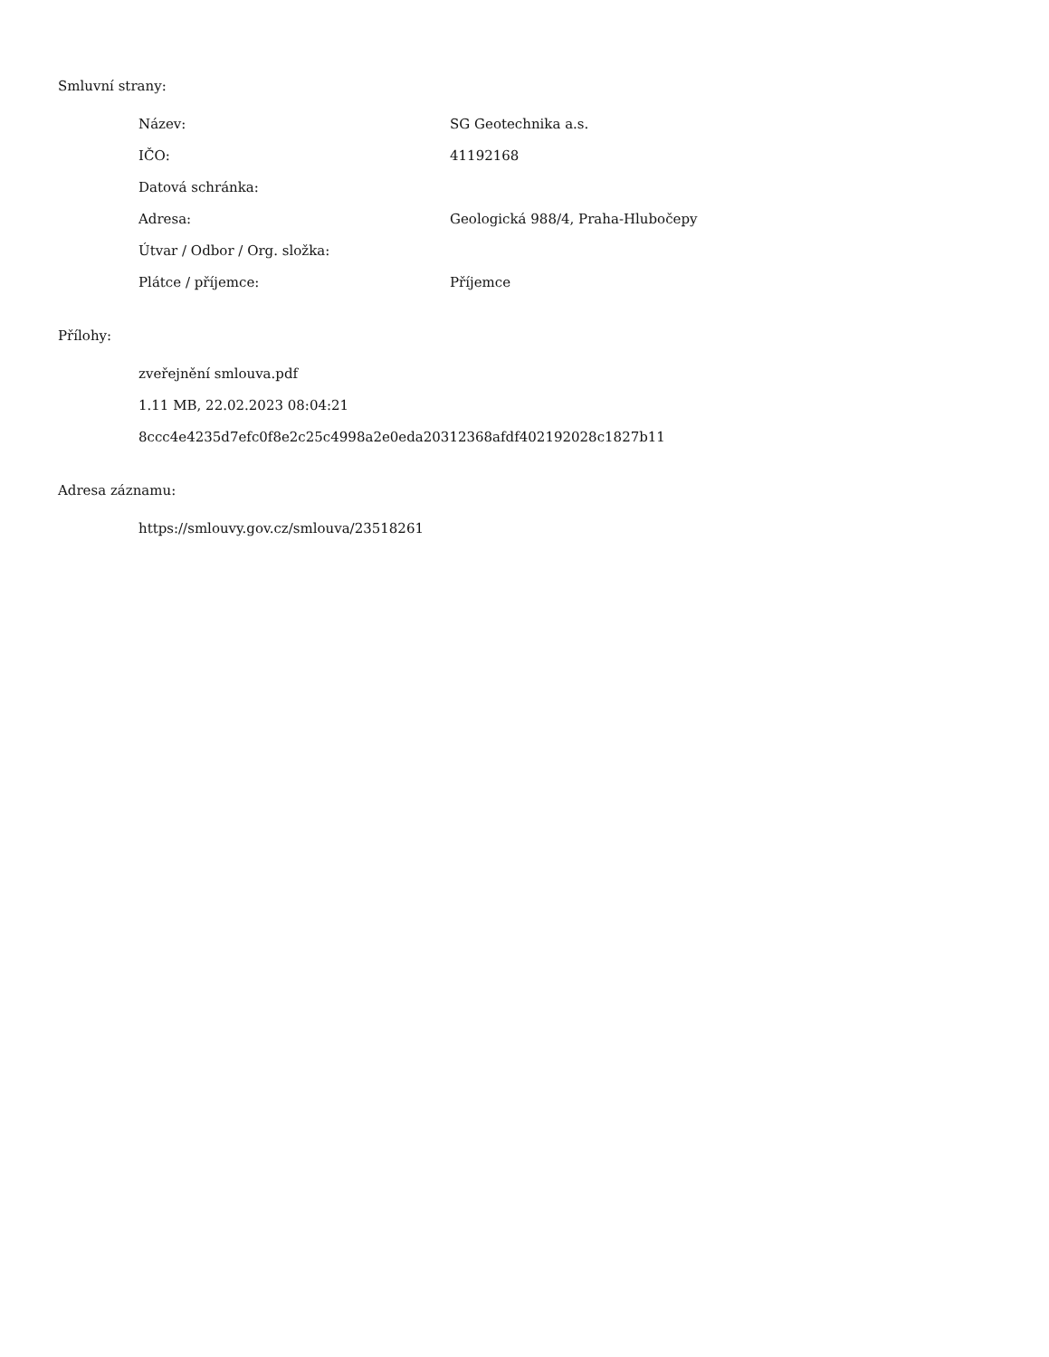Smluvní strany:
| Název: | SG Geotechnika a.s. |
| IČO: | 41192168 |
| Datová schránka: | |
| Adresa: | Geologická 988/4, Praha-Hlubočepy |
| Útvar / Odbor / Org. složka: | |
| Plátce / příjemce: | Příjemce |
Přílohy:
zveřejnění smlouva.pdf
1.11 MB, 22.02.2023 08:04:21
8ccc4e4235d7efc0f8e2c25c4998a2e0eda20312368afdf402192028c1827b11
Adresa záznamu:
https://smlouvy.gov.cz/smlouva/23518261